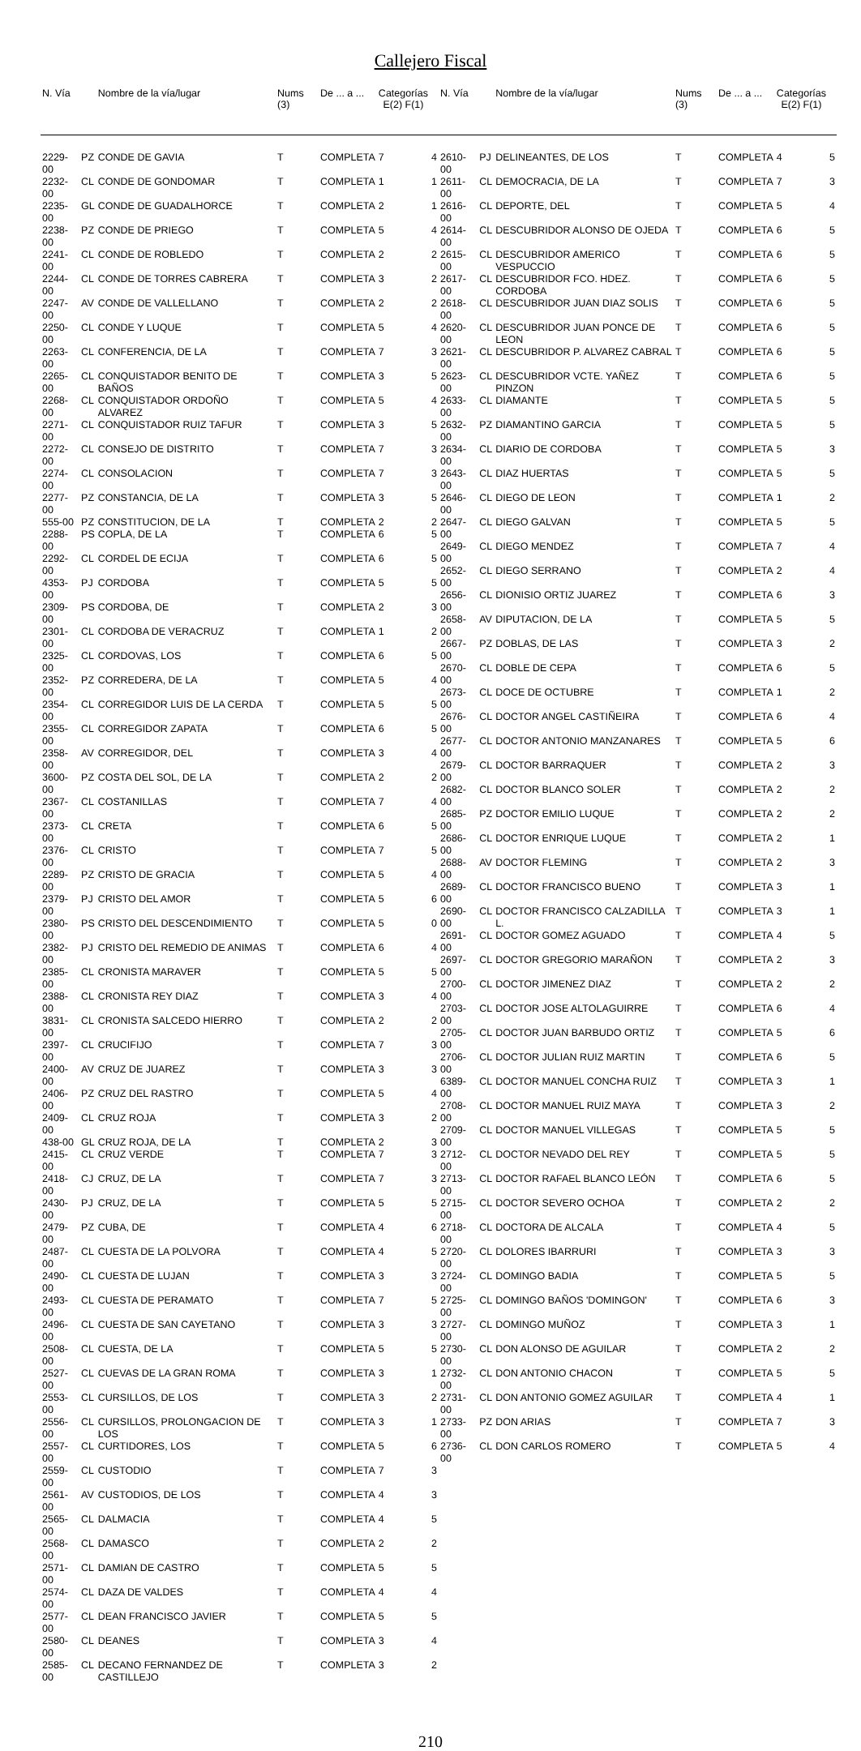Callejero Fiscal
| N. Vía | | Nombre de la vía/lugar | Nums (3) | De ... a ... | Categorías E(2) F(1) | |
| --- | --- | --- | --- | --- | --- | --- |
| 2229-00 | PZ | CONDE DE GAVIA | T | COMPLETA | 7 | 4 |
| 2232-00 | CL | CONDE DE GONDOMAR | T | COMPLETA | 1 | 1 |
| 2235-00 | GL | CONDE DE GUADALHORCE | T | COMPLETA | 2 | 1 |
| 2238-00 | PZ | CONDE DE PRIEGO | T | COMPLETA | 5 | 4 |
| 2241-00 | CL | CONDE DE ROBLEDO | T | COMPLETA | 2 | 2 |
| 2244-00 | CL | CONDE DE TORRES CABRERA | T | COMPLETA | 3 | 2 |
| 2247-00 | AV | CONDE DE VALLELLANO | T | COMPLETA | 2 | 2 |
| 2250-00 | CL | CONDE Y LUQUE | T | COMPLETA | 5 | 4 |
| 2263-00 | CL | CONFERENCIA, DE LA | T | COMPLETA | 7 | 3 |
| 2265-00 | CL | CONQUISTADOR BENITO DE BAÑOS | T | COMPLETA | 3 | 5 |
| 2268-00 | CL | CONQUISTADOR ORDOÑO ALVAREZ | T | COMPLETA | 5 | 4 |
| 2271-00 | CL | CONQUISTADOR RUIZ TAFUR | T | COMPLETA | 3 | 5 |
| 2272-00 | CL | CONSEJO DE DISTRITO | T | COMPLETA | 7 | 3 |
| 2274-00 | CL | CONSOLACION | T | COMPLETA | 7 | 3 |
| 2277-00 | PZ | CONSTANCIA, DE LA | T | COMPLETA | 3 | 5 |
| 555-00 | PZ | CONSTITUCION, DE LA | T | COMPLETA | 2 | 2 |
| 2288-00 | PS | COPLA, DE LA | T | COMPLETA | 6 | 5 |
| 2292-00 | CL | CORDEL DE ECIJA | T | COMPLETA | 6 | 5 |
| 4353-00 | PJ | CORDOBA | T | COMPLETA | 5 | 5 |
| 2309-00 | PS | CORDOBA, DE | T | COMPLETA | 2 | 3 |
| 2301-00 | CL | CORDOBA DE VERACRUZ | T | COMPLETA | 1 | 2 |
| 2325-00 | CL | CORDOVAS, LOS | T | COMPLETA | 6 | 5 |
| 2352-00 | PZ | CORREDERA, DE LA | T | COMPLETA | 5 | 4 |
| 2354-00 | CL | CORREGIDOR LUIS DE LA CERDA | T | COMPLETA | 5 | 5 |
| 2355-00 | CL | CORREGIDOR ZAPATA | T | COMPLETA | 6 | 5 |
| 2358-00 | AV | CORREGIDOR, DEL | T | COMPLETA | 3 | 4 |
| 3600-00 | PZ | COSTA DEL SOL, DE LA | T | COMPLETA | 2 | 2 |
| 2367-00 | CL | COSTANILLAS | T | COMPLETA | 7 | 4 |
| 2373-00 | CL | CRETA | T | COMPLETA | 6 | 5 |
| 2376-00 | CL | CRISTO | T | COMPLETA | 7 | 5 |
| 2289-00 | PZ | CRISTO DE GRACIA | T | COMPLETA | 5 | 4 |
| 2379-00 | PJ | CRISTO DEL AMOR | T | COMPLETA | 5 | 6 |
| 2380-00 | PS | CRISTO DEL DESCENDIMIENTO | T | COMPLETA | 5 | 0 |
| 2382-00 | PJ | CRISTO DEL REMEDIO DE ANIMAS | T | COMPLETA | 6 | 4 |
| 2385-00 | CL | CRONISTA MARAVER | T | COMPLETA | 5 | 5 |
| 2388-00 | CL | CRONISTA REY DIAZ | T | COMPLETA | 3 | 4 |
| 3831-00 | CL | CRONISTA SALCEDO HIERRO | T | COMPLETA | 2 | 2 |
| 2397-00 | CL | CRUCIFIJO | T | COMPLETA | 7 | 3 |
| 2400-00 | AV | CRUZ DE JUAREZ | T | COMPLETA | 3 | 3 |
| 2406-00 | PZ | CRUZ DEL RASTRO | T | COMPLETA | 5 | 4 |
| 2409-00 | CL | CRUZ ROJA | T | COMPLETA | 3 | 2 |
| 438-00 | GL | CRUZ ROJA, DE LA | T | COMPLETA | 2 | 3 |
| 2415-00 | CL | CRUZ VERDE | T | COMPLETA | 7 | 3 |
| 2418-00 | CJ | CRUZ, DE LA | T | COMPLETA | 7 | 3 |
| 2430-00 | PJ | CRUZ, DE LA | T | COMPLETA | 5 | 5 |
| 2479-00 | PZ | CUBA, DE | T | COMPLETA | 4 | 6 |
| 2487-00 | CL | CUESTA DE LA POLVORA | T | COMPLETA | 4 | 5 |
| 2490-00 | CL | CUESTA DE LUJAN | T | COMPLETA | 3 | 3 |
| 2493-00 | CL | CUESTA DE PERAMATO | T | COMPLETA | 7 | 5 |
| 2496-00 | CL | CUESTA DE SAN CAYETANO | T | COMPLETA | 3 | 3 |
| 2508-00 | CL | CUESTA, DE LA | T | COMPLETA | 5 | 5 |
| 2527-00 | CL | CUEVAS DE LA GRAN ROMA | T | COMPLETA | 3 | 1 |
| 2553-00 | CL | CURSILLOS, DE LOS | T | COMPLETA | 3 | 2 |
| 2556-00 | CL | CURSILLOS, PROLONGACION DE LOS | T | COMPLETA | 3 | 1 |
| 2557-00 | CL | CURTIDORES, LOS | T | COMPLETA | 5 | 6 |
| 2559-00 | CL | CUSTODIO | T | COMPLETA | 7 | 3 |
| 2561-00 | AV | CUSTODIOS, DE LOS | T | COMPLETA | 4 | 3 |
| 2565-00 | CL | DALMACIA | T | COMPLETA | 4 | 5 |
| 2568-00 | CL | DAMASCO | T | COMPLETA | 2 | 2 |
| 2571-00 | CL | DAMIAN DE CASTRO | T | COMPLETA | 5 | 5 |
| 2574-00 | CL | DAZA DE VALDES | T | COMPLETA | 4 | 4 |
| 2577-00 | CL | DEAN FRANCISCO JAVIER | T | COMPLETA | 5 | 5 |
| 2580-00 | CL | DEANES | T | COMPLETA | 3 | 4 |
| 2585-00 | CL | DECANO FERNANDEZ DE CASTILLEJO | T | COMPLETA | 3 | 2 |
| N. Vía | | Nombre de la vía/lugar | Nums (3) | De ... a ... | Categorías E(2) F(1) | |
| --- | --- | --- | --- | --- | --- | --- |
| 2610-00 | PJ | DELINEANTES, DE LOS | T | COMPLETA | 4 | 5 |
| 2611-00 | CL | DEMOCRACIA, DE LA | T | COMPLETA | 7 | 3 |
| 2616-00 | CL | DEPORTE, DEL | T | COMPLETA | 5 | 4 |
| 2614-00 | CL | DESCUBRIDOR ALONSO DE OJEDA | T | COMPLETA | 6 | 5 |
| 2615-00 | CL | DESCUBRIDOR AMERICO VESPUCCIO | T | COMPLETA | 6 | 5 |
| 2617-00 | CL | DESCUBRIDOR FCO. HDEZ. CORDOBA | T | COMPLETA | 6 | 5 |
| 2618-00 | CL | DESCUBRIDOR JUAN DIAZ SOLIS | T | COMPLETA | 6 | 5 |
| 2620-00 | CL | DESCUBRIDOR JUAN PONCE DE LEON | T | COMPLETA | 6 | 5 |
| 2621-00 | CL | DESCUBRIDOR P. ALVAREZ CABRAL | T | COMPLETA | 6 | 5 |
| 2623-00 | CL | DESCUBRIDOR VCTE. YAÑEZ PINZON | T | COMPLETA | 6 | 5 |
| 2633-00 | CL | DIAMANTE | T | COMPLETA | 5 | 5 |
| 2632-00 | PZ | DIAMANTINO GARCIA | T | COMPLETA | 5 | 5 |
| 2634-00 | CL | DIARIO DE CORDOBA | T | COMPLETA | 5 | 3 |
| 2643-00 | CL | DIAZ HUERTAS | T | COMPLETA | 5 | 5 |
| 2646-00 | CL | DIEGO DE LEON | T | COMPLETA | 1 | 2 |
| 2647-00 | CL | DIEGO GALVAN | T | COMPLETA | 5 | 5 |
| 2649-00 | CL | DIEGO MENDEZ | T | COMPLETA | 7 | 4 |
| 2652-00 | CL | DIEGO SERRANO | T | COMPLETA | 2 | 4 |
| 2656-00 | CL | DIONISIO ORTIZ JUAREZ | T | COMPLETA | 6 | 3 |
| 2658-00 | AV | DIPUTACION, DE LA | T | COMPLETA | 5 | 5 |
| 2667-00 | PZ | DOBLAS, DE LAS | T | COMPLETA | 3 | 2 |
| 2670-00 | CL | DOBLE DE CEPA | T | COMPLETA | 6 | 5 |
| 2673-00 | CL | DOCE DE OCTUBRE | T | COMPLETA | 1 | 2 |
| 2676-00 | CL | DOCTOR ANGEL CASTIÑEIRA | T | COMPLETA | 6 | 4 |
| 2677-00 | CL | DOCTOR ANTONIO MANZANARES | T | COMPLETA | 5 | 6 |
| 2679-00 | CL | DOCTOR BARRAQUER | T | COMPLETA | 2 | 3 |
| 2682-00 | CL | DOCTOR BLANCO SOLER | T | COMPLETA | 2 | 2 |
| 2685-00 | PZ | DOCTOR EMILIO LUQUE | T | COMPLETA | 2 | 2 |
| 2686-00 | CL | DOCTOR ENRIQUE LUQUE | T | COMPLETA | 2 | 1 |
| 2688-00 | AV | DOCTOR FLEMING | T | COMPLETA | 2 | 3 |
| 2689-00 | CL | DOCTOR FRANCISCO BUENO | T | COMPLETA | 3 | 1 |
| 2690-00 | CL | DOCTOR FRANCISCO CALZADILLA L. | T | COMPLETA | 3 | 1 |
| 2691-00 | CL | DOCTOR GOMEZ AGUADO | T | COMPLETA | 4 | 5 |
| 2697-00 | CL | DOCTOR GREGORIO MARAÑON | T | COMPLETA | 2 | 3 |
| 2700-00 | CL | DOCTOR JIMENEZ DIAZ | T | COMPLETA | 2 | 2 |
| 2703-00 | CL | DOCTOR JOSE ALTOLAGUIRRE | T | COMPLETA | 6 | 4 |
| 2705-00 | CL | DOCTOR JUAN BARBUDO ORTIZ | T | COMPLETA | 5 | 6 |
| 2706-00 | CL | DOCTOR JULIAN RUIZ MARTIN | T | COMPLETA | 6 | 5 |
| 6389-00 | CL | DOCTOR MANUEL CONCHA RUIZ | T | COMPLETA | 3 | 1 |
| 2708-00 | CL | DOCTOR MANUEL RUIZ MAYA | T | COMPLETA | 3 | 2 |
| 2709-00 | CL | DOCTOR MANUEL VILLEGAS | T | COMPLETA | 5 | 5 |
| 2712-00 | CL | DOCTOR NEVADO DEL REY | T | COMPLETA | 5 | 5 |
| 2713-00 | CL | DOCTOR RAFAEL BLANCO LEÓN | T | COMPLETA | 6 | 5 |
| 2715-00 | CL | DOCTOR SEVERO OCHOA | T | COMPLETA | 2 | 2 |
| 2718-00 | CL | DOCTORA DE ALCALA | T | COMPLETA | 4 | 5 |
| 2720-00 | CL | DOLORES IBARRURI | T | COMPLETA | 3 | 3 |
| 2724-00 | CL | DOMINGO BADIA | T | COMPLETA | 5 | 5 |
| 2725-00 | CL | DOMINGO BAÑOS 'DOMINGON' | T | COMPLETA | 6 | 3 |
| 2727-00 | CL | DOMINGO MUÑOZ | T | COMPLETA | 3 | 1 |
| 2730-00 | CL | DON ALONSO DE AGUILAR | T | COMPLETA | 2 | 2 |
| 2732-00 | CL | DON ANTONIO CHACON | T | COMPLETA | 5 | 5 |
| 2731-00 | CL | DON ANTONIO GOMEZ AGUILAR | T | COMPLETA | 4 | 1 |
| 2733-00 | PZ | DON ARIAS | T | COMPLETA | 7 | 3 |
| 2736-00 | CL | DON CARLOS ROMERO | T | COMPLETA | 5 | 4 |
210